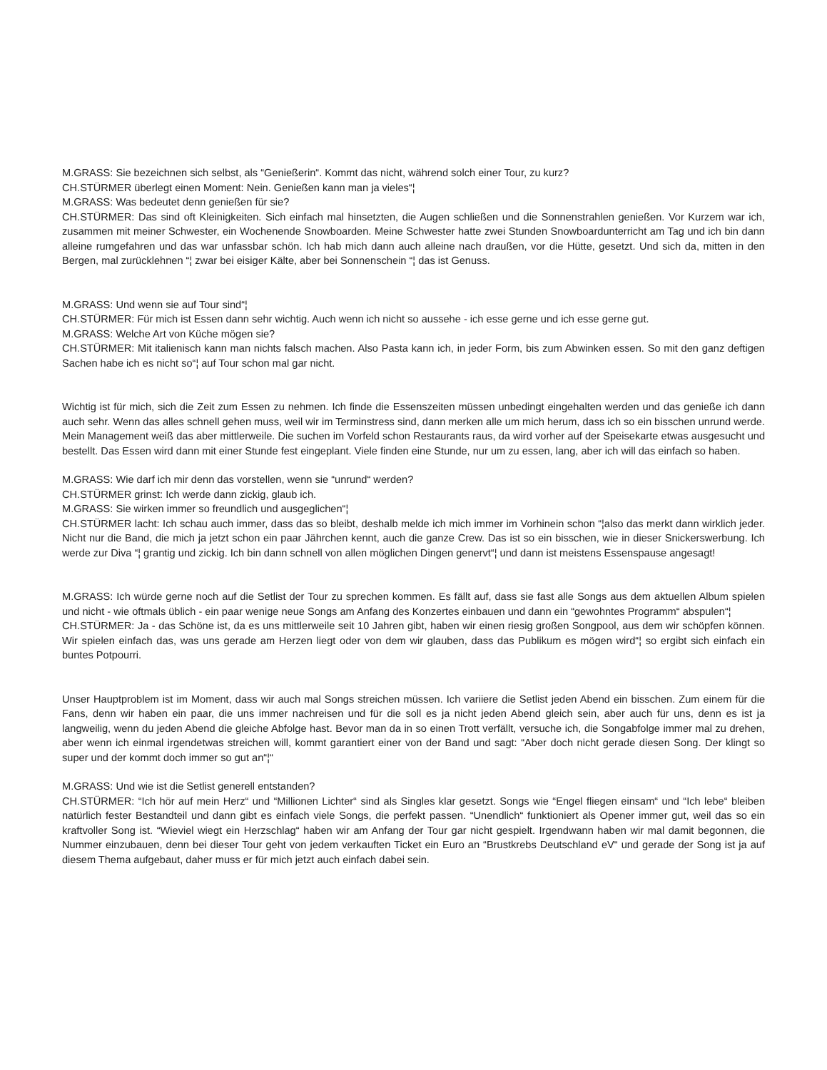M.GRASS: Sie bezeichnen sich selbst, als “Genießerin“. Kommt das nicht, während solch einer Tour, zu kurz?
CH.STÜRMER überlegt einen Moment: Nein. Genießen kann man ja vieles“¦
M.GRASS: Was bedeutet denn genießen für sie?
CH.STÜRMER: Das sind oft Kleinigkeiten. Sich einfach mal hinsetzten, die Augen schließen und die Sonnenstrahlen genießen. Vor Kurzem war ich, zusammen mit meiner Schwester, ein Wochenende Snowboarden. Meine Schwester hatte zwei Stunden Snowboardunterricht am Tag und ich bin dann alleine rumgefahren und das war unfassbar schön. Ich hab mich dann auch alleine nach draußen, vor die Hütte, gesetzt. Und sich da, mitten in den Bergen, mal zurücklehnen “¦ zwar bei eisiger Kälte, aber bei Sonnenschein “¦ das ist Genuss.
M.GRASS: Und wenn sie auf Tour sind“¦
CH.STÜRMER: Für mich ist Essen dann sehr wichtig. Auch wenn ich nicht so aussehe - ich esse gerne und ich esse gerne gut.
M.GRASS: Welche Art von Küche mögen sie?
CH.STÜRMER: Mit italienisch kann man nichts falsch machen. Also Pasta kann ich, in jeder Form, bis zum Abwinken essen. So mit den ganz deftigen Sachen habe ich es nicht so“¦ auf Tour schon mal gar nicht.
Wichtig ist für mich, sich die Zeit zum Essen zu nehmen. Ich finde die Essenszeiten müssen unbedingt eingehalten werden und das genieße ich dann auch sehr. Wenn das alles schnell gehen muss, weil wir im Terminstress sind, dann merken alle um mich herum, dass ich so ein bisschen unrund werde. Mein Management weiß das aber mittlerweile. Die suchen im Vorfeld schon Restaurants raus, da wird vorher auf der Speisekarte etwas ausgesucht und bestellt. Das Essen wird dann mit einer Stunde fest eingeplant. Viele finden eine Stunde, nur um zu essen, lang, aber ich will das einfach so haben.
M.GRASS: Wie darf ich mir denn das vorstellen, wenn sie “unrund“ werden?
CH.STÜRMER grinst: Ich werde dann zickig, glaub ich.
M.GRASS: Sie wirken immer so freundlich und ausgeglichen“¦
CH.STÜRMER lacht: Ich schau auch immer, dass das so bleibt, deshalb melde ich mich immer im Vorhinein schon “¦also das merkt dann wirklich jeder. Nicht nur die Band, die mich ja jetzt schon ein paar Jährchen kennt, auch die ganze Crew. Das ist so ein bisschen, wie in dieser Snickerswerbung. Ich werde zur Diva “¦ grantig und zickig. Ich bin dann schnell von allen möglichen Dingen genervt“¦ und dann ist meistens Essenspause angesagt!
M.GRASS: Ich würde gerne noch auf die Setlist der Tour zu sprechen kommen. Es fällt auf, dass sie fast alle Songs aus dem aktuellen Album spielen und nicht - wie oftmals üblich - ein paar wenige neue Songs am Anfang des Konzertes einbauen und dann ein “gewohntes Programm“ abspulen“¦
CH.STÜRMER: Ja - das Schöne ist, da es uns mittlerweile seit 10 Jahren gibt, haben wir einen riesig großen Songpool, aus dem wir schöpfen können. Wir spielen einfach das, was uns gerade am Herzen liegt oder von dem wir glauben, dass das Publikum es mögen wird“¦ so ergibt sich einfach ein buntes Potpourri.
Unser Hauptproblem ist im Moment, dass wir auch mal Songs streichen müssen. Ich variiere die Setlist jeden Abend ein bisschen. Zum einem für die Fans, denn wir haben ein paar, die uns immer nachreisen und für die soll es ja nicht jeden Abend gleich sein, aber auch für uns, denn es ist ja langweilig, wenn du jeden Abend die gleiche Abfolge hast. Bevor man da in so einen Trott verfällt, versuche ich, die Songabfolge immer mal zu drehen, aber wenn ich einmal irgendetwas streichen will, kommt garantiert einer von der Band und sagt: “Aber doch nicht gerade diesen Song. Der klingt so super und der kommt doch immer so gut an“¦“
M.GRASS: Und wie ist die Setlist generell entstanden?
CH.STÜRMER: “Ich hör auf mein Herz“ und “Millionen Lichter“ sind als Singles klar gesetzt. Songs wie “Engel fliegen einsam“ und “Ich lebe“ bleiben natürlich fester Bestandteil und dann gibt es einfach viele Songs, die perfekt passen. “Unendlich“ funktioniert als Opener immer gut, weil das so ein kraftvoller Song ist. “Wieviel wiegt ein Herzschlag“ haben wir am Anfang der Tour gar nicht gespielt. Irgendwann haben wir mal damit begonnen, die Nummer einzubauen, denn bei dieser Tour geht von jedem verkauften Ticket ein Euro an “Brustkrebs Deutschland eV“ und gerade der Song ist ja auf diesem Thema aufgebaut, daher muss er für mich jetzt auch einfach dabei sein.